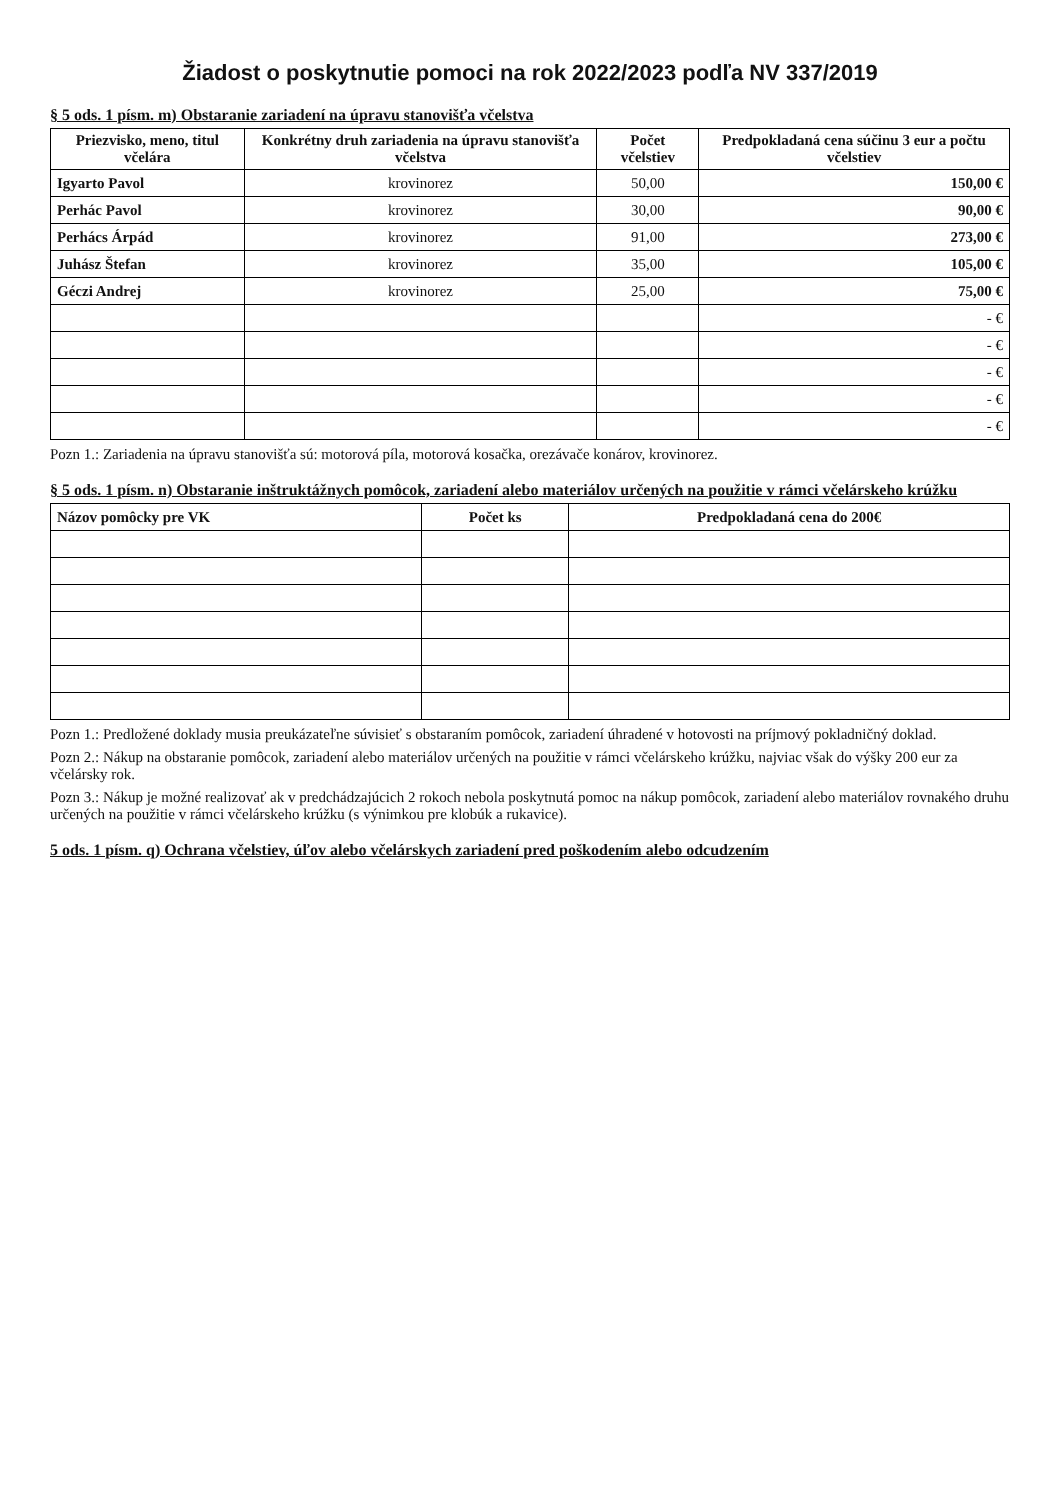Žiadost o poskytnutie pomoci na rok 2022/2023 podľa NV 337/2019
§ 5 ods. 1 písm. m) Obstaranie zariadení na úpravu stanovišťa včelstva
| Priezvisko, meno, titul včelára | Konkrétny druh zariadenia na úpravu stanovišťa včelstva | Počet včelstiev | Predpokladaná cena súčinu 3 eur a počtu včelstiev |
| --- | --- | --- | --- |
| Igyarto Pavol | krovinorez | 50,00 | 150,00 € |
| Perhác Pavol | krovinorez | 30,00 | 90,00 € |
| Perhács Árpád | krovinorez | 91,00 | 273,00 € |
| Juhász Štefan | krovinorez | 35,00 | 105,00 € |
| Géczi Andrej | krovinorez | 25,00 | 75,00 € |
| | | | - € |
| | | | - € |
| | | | - € |
| | | | - € |
| | | | - € |
Pozn 1.: Zariadenia na úpravu stanovišťa sú: motorová píla, motorová kosačka, orezávače konárov, krovinorez.
§ 5 ods. 1 písm. n) Obstaranie inštruktážnych pomôcok, zariadení alebo materiálov určených na použitie v rámci včelárskeho krúžku
| Názov pomôcky pre VK | Počet ks | Predpokladaná cena do 200€ |
| --- | --- | --- |
Pozn 1.: Predložené doklady musia preukázateľne súvisieť s obstaraním pomôcok, zariadení úhradené v hotovosti na príjmový pokladničný doklad.
Pozn 2.: Nákup na obstaranie pomôcok, zariadení alebo materiálov určených na použitie v rámci včelárskeho krúžku, najviac však do výšky 200 eur za včelársky rok.
Pozn 3.: Nákup je možné realizovať ak v predchádzajúcich 2 rokoch nebola poskytnutá pomoc na nákup pomôcok, zariadení alebo materiálov rovnakého druhu určených na použitie v rámci včelárskeho krúžku (s výnimkou pre klobúk a rukavice).
5 ods. 1 písm. q) Ochrana včelstiev, úľov alebo včelárskych zariadení pred poškodením alebo odcudzením